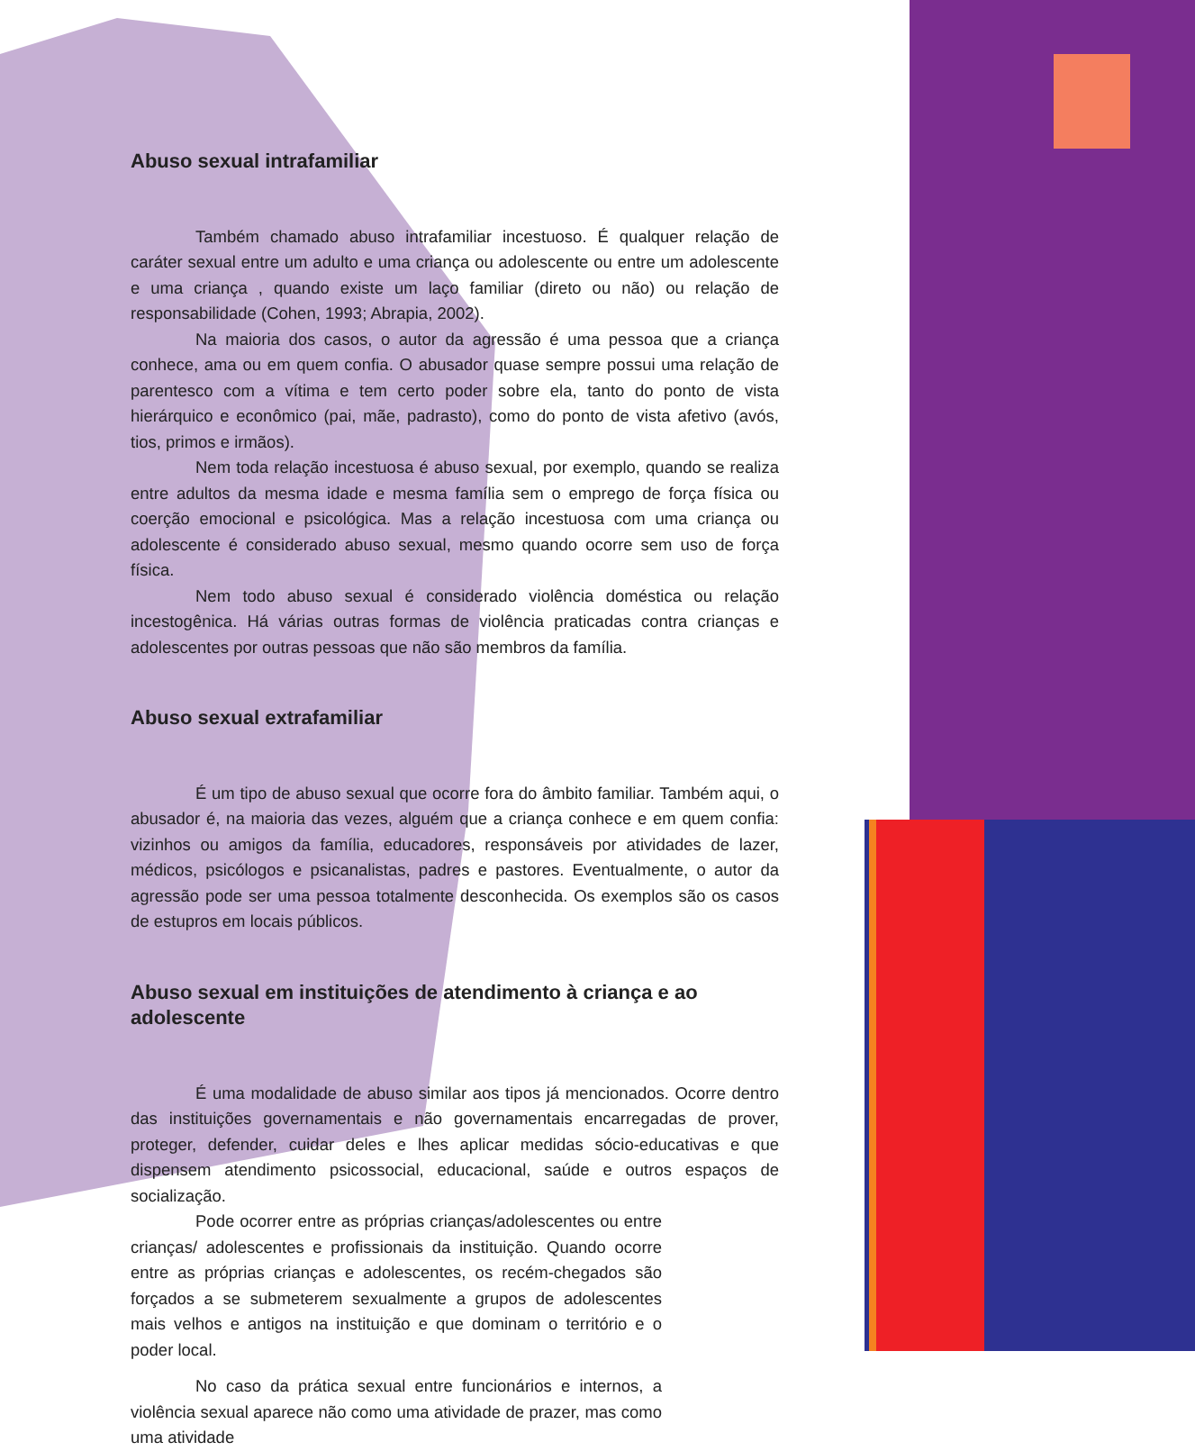Abuso sexual intrafamiliar
Também chamado abuso intrafamiliar incestuoso. É qualquer relação de caráter sexual entre um adulto e uma criança ou adolescente ou entre um adolescente e uma criança , quando existe um laço familiar (direto ou não) ou relação de responsabilidade (Cohen, 1993; Abrapia, 2002).
Na maioria dos casos, o autor da agressão é uma pessoa que a criança conhece, ama ou em quem confia. O abusador quase sempre possui uma relação de parentesco com a vítima e tem certo poder sobre ela, tanto do ponto de vista hierárquico e econômico (pai, mãe, padrasto), como do ponto de vista afetivo (avós, tios, primos e irmãos).
Nem toda relação incestuosa é abuso sexual, por exemplo, quando se realiza entre adultos da mesma idade e mesma família sem o emprego de força física ou coerção emocional e psicológica. Mas a relação incestuosa com uma criança ou adolescente é considerado abuso sexual, mesmo quando ocorre sem uso de força física.
Nem todo abuso sexual é considerado violência doméstica ou relação incestogênica. Há várias outras formas de violência praticadas contra crianças e adolescentes por outras pessoas que não são membros da família.
Abuso sexual extrafamiliar
É um tipo de abuso sexual que ocorre fora do âmbito familiar. Também aqui, o abusador é, na maioria das vezes, alguém que a criança conhece e em quem confia: vizinhos ou amigos da família, educadores, responsáveis por atividades de lazer, médicos, psicólogos e psicanalistas, padres e pastores. Eventualmente, o autor da agressão pode ser uma pessoa totalmente desconhecida. Os exemplos são os casos de estupros em locais públicos.
Abuso sexual em instituições de atendimento à criança e ao adolescente
É uma modalidade de abuso similar aos tipos já mencionados. Ocorre dentro das instituições governamentais e não governamentais encarregadas de prover, proteger, defender, cuidar deles e lhes aplicar medidas sócio-educativas e que dispensem atendimento psicossocial, educacional, saúde e outros espaços de socialização.
Pode ocorrer entre as próprias crianças/adolescentes ou entre crianças/ adolescentes e profissionais da instituição. Quando ocorre entre as próprias crianças e adolescentes, os recém-chegados são forçados a se submeterem sexualmente a grupos de adolescentes mais velhos e antigos na instituição e que dominam o território e o poder local.
No caso da prática sexual entre funcionários e internos, a violência sexual aparece não como uma atividade de prazer, mas como uma atividade